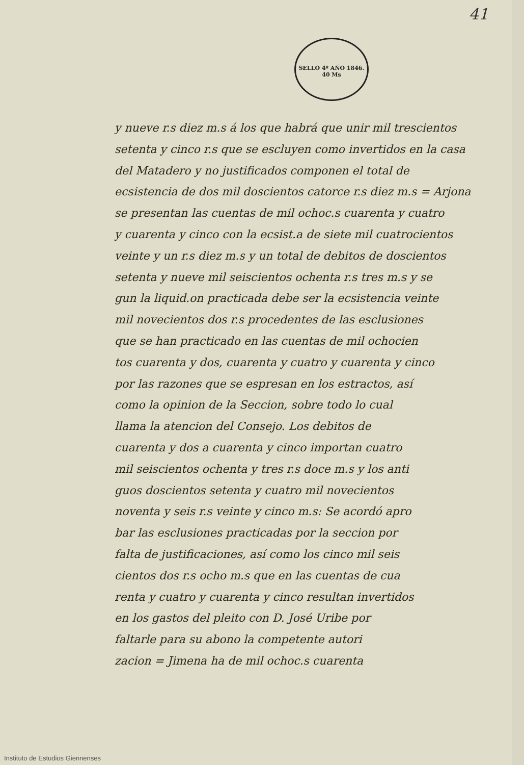41
SELLO 4º AÑO 1846.
40 Ms
y nueve r.s diez m.s á los que habrá que unir mil trescientos
setenta y cinco r.s que se escluyen como invertidos en la casa
del Matadero y no justificados componen el total de
ecsistencia de dos mil doscientos catorce r.s diez m.s = Arjona
se presentan las cuentas de mil ochoc.s cuarenta y cuatro
y cuarenta y cinco con la ecsist.a de siete mil cuatrocientos
veinte y un r.s diez m.s y un total de debitos de doscientos
setenta y nueve mil seiscientos ochenta r.s tres m.s y se
gun la liquid.on practicada debe ser la ecsistencia veinte
mil novecientos dos r.s procedentes de las esclusiones
que se han practicado en las cuentas de mil ochocien
tos cuarenta y dos, cuarenta y cuatro y cuarenta y cinco
por las razones que se espresan en los estractos, así
como la opinion de la Seccion, sobre todo lo cual
llama la atencion del Consejo. Los debitos de
cuarenta y dos a cuarenta y cinco importan cuatro
mil seiscientos ochenta y tres r.s doce m.s y los anti
guos doscientos setenta y cuatro mil novecientos
noventa y seis r.s veinte y cinco m.s: Se acordó apro
bar las esclusiones practicadas por la seccion por
falta de justificaciones, así como los cinco mil seis
cientos dos r.s ocho m.s que en las cuentas de cua
renta y cuatro y cuarenta y cinco resultan invertidos
en los gastos del pleito con D. José Uribe por
faltarle para su abono la competente autori
zacion = Jimena ha de mil ochoc.s cuarenta
Instituto de Estudios Giennenses